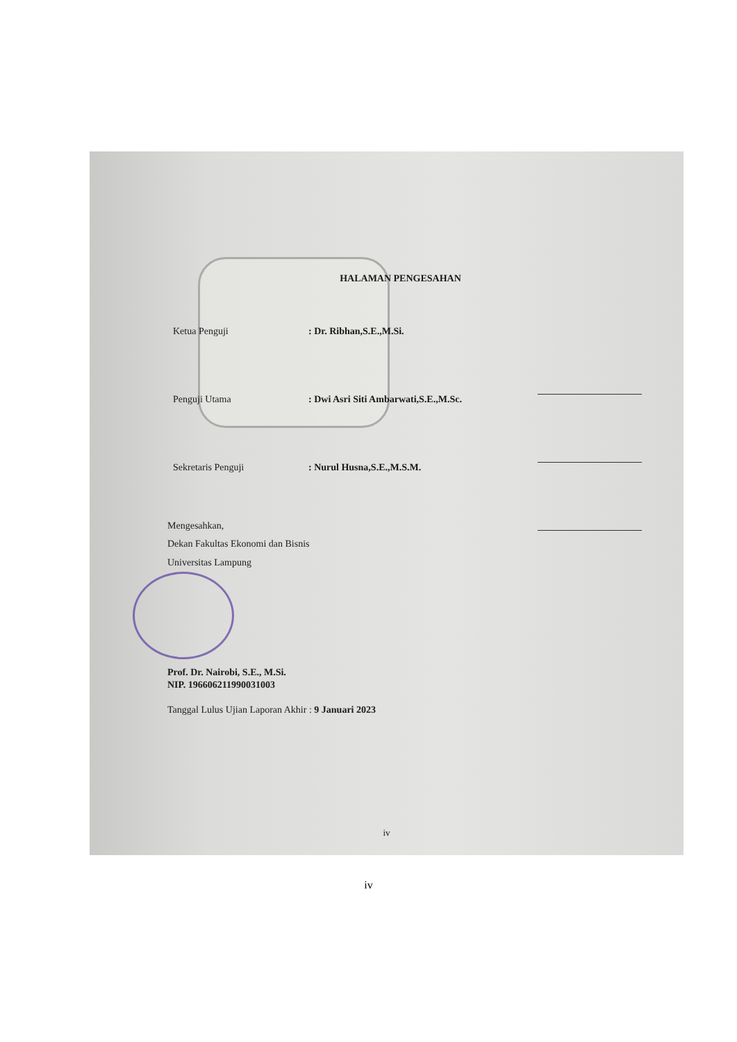HALAMAN PENGESAHAN
| Ketua Penguji | : Dr. Ribhan,S.E.,M.Si. | |
| Penguji Utama | : Dwi Asri Siti Ambarwati,S.E.,M.Sc. | |
| Sekretaris Penguji | : Nurul Husna,S.E.,M.S.M. | |
Mengesahkan,
Dekan Fakultas Ekonomi dan Bisnis
Universitas Lampung
Prof. Dr. Nairobi, S.E., M.Si.
NIP. 196606211990031003
Tanggal Lulus Ujian Laporan Akhir : 9 Januari 2023
iv
iv